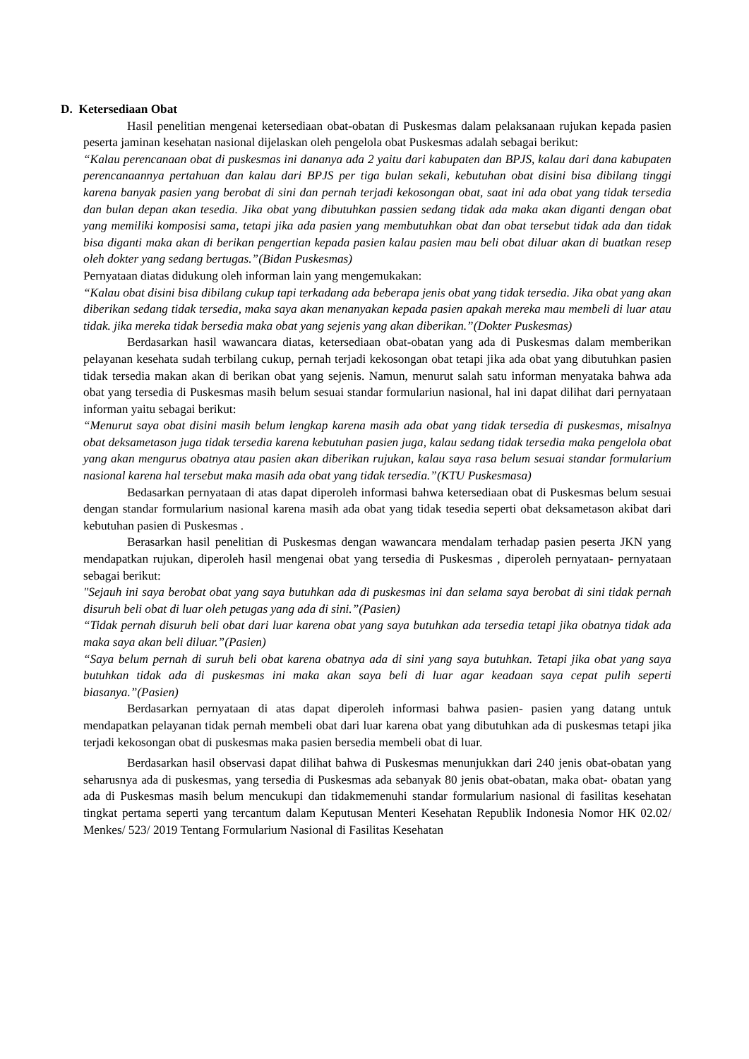D. Ketersediaan Obat
Hasil penelitian mengenai ketersediaan obat-obatan di Puskesmas dalam pelaksanaan rujukan kepada pasien peserta jaminan kesehatan nasional dijelaskan oleh pengelola obat Puskesmas adalah sebagai berikut:
“Kalau perencanaan obat di puskesmas ini dananya ada 2 yaitu dari kabupaten dan BPJS, kalau dari dana kabupaten perencanaannya pertahuan dan kalau dari BPJS per tiga bulan sekali, kebutuhan obat disini bisa dibilang tinggi karena banyak pasien yang berobat di sini dan pernah terjadi kekosongan obat, saat ini ada obat yang tidak tersedia dan bulan depan akan tesedia. Jika obat yang dibutuhkan passien sedang tidak ada maka akan diganti dengan obat yang memiliki komposisi sama, tetapi jika ada pasien yang membutuhkan obat dan obat tersebut tidak ada dan tidak bisa diganti maka akan di berikan pengertian kepada pasien kalau pasien mau beli obat diluar akan di buatkan resep oleh dokter yang sedang bertugas.”(Bidan Puskesmas)
Pernyataan diatas didukung oleh informan lain yang mengemukakan:
“Kalau obat disini bisa dibilang cukup tapi terkadang ada beberapa jenis obat yang tidak tersedia. Jika obat yang akan diberikan sedang tidak tersedia, maka saya akan menanyakan kepada pasien apakah mereka mau membeli di luar atau tidak. jika mereka tidak bersedia maka obat yang sejenis yang akan diberikan.”(Dokter Puskesmas)
Berdasarkan hasil wawancara diatas, ketersediaan obat-obatan yang ada di Puskesmas dalam memberikan pelayanan kesehata sudah terbilang cukup, pernah terjadi kekosongan obat tetapi jika ada obat yang dibutuhkan pasien tidak tersedia makan akan di berikan obat yang sejenis. Namun, menurut salah satu informan menyataka bahwa ada obat yang tersedia di Puskesmas masih belum sesuai standar formulariun nasional, hal ini dapat dilihat dari pernyataan informan yaitu sebagai berikut:
“Menurut saya obat disini masih belum lengkap karena masih ada obat yang tidak tersedia di puskesmas, misalnya obat deksametason juga tidak tersedia karena kebutuhan pasien juga, kalau sedang tidak tersedia maka pengelola obat yang akan mengurus obatnya atau pasien akan diberikan rujukan, kalau saya rasa belum sesuai standar formularium nasional karena hal tersebut maka masih ada obat yang tidak tersedia.”(KTU Puskesmasa)
Bedasarkan pernyataan di atas dapat diperoleh informasi bahwa ketersediaan obat di Puskesmas belum sesuai dengan standar formularium nasional karena masih ada obat yang tidak tesedia seperti obat deksametason akibat dari kebutuhan pasien di Puskesmas .
Berasarkan hasil penelitian di Puskesmas dengan wawancara mendalam terhadap pasien peserta JKN yang mendapatkan rujukan, diperoleh hasil mengenai obat yang tersedia di Puskesmas , diperoleh pernyataan- pernyataan sebagai berikut:
"Sejauh ini saya berobat obat yang saya butuhkan ada di puskesmas ini dan selama saya berobat di sini tidak pernah disuruh beli obat di luar oleh petugas yang ada di sini.”(Pasien)
“Tidak pernah disuruh beli obat dari luar karena obat yang saya butuhkan ada tersedia tetapi jika obatnya tidak ada maka saya akan beli diluar.”(Pasien)
“Saya belum pernah di suruh beli obat karena obatnya ada di sini yang saya butuhkan. Tetapi jika obat yang saya butuhkan tidak ada di puskesmas ini maka akan saya beli di luar agar keadaan saya cepat pulih seperti biasanya.”(Pasien)
Berdasarkan pernyataan di atas dapat diperoleh informasi bahwa pasien- pasien yang datang untuk mendapatkan pelayanan tidak pernah membeli obat dari luar karena obat yang dibutuhkan ada di puskesmas tetapi jika terjadi kekosongan obat di puskesmas maka pasien bersedia membeli obat di luar.
Berdasarkan hasil observasi dapat dilihat bahwa di Puskesmas menunjukkan dari 240 jenis obat-obatan yang seharusnya ada di puskesmas, yang tersedia di Puskesmas ada sebanyak 80 jenis obat-obatan, maka obat- obatan yang ada di Puskesmas masih belum mencukupi dan tidakmemenuhi standar formularium nasional di fasilitas kesehatan tingkat pertama seperti yang tercantum dalam Keputusan Menteri Kesehatan Republik Indonesia Nomor HK 02.02/ Menkes/ 523/ 2019 Tentang Formularium Nasional di Fasilitas Kesehatan